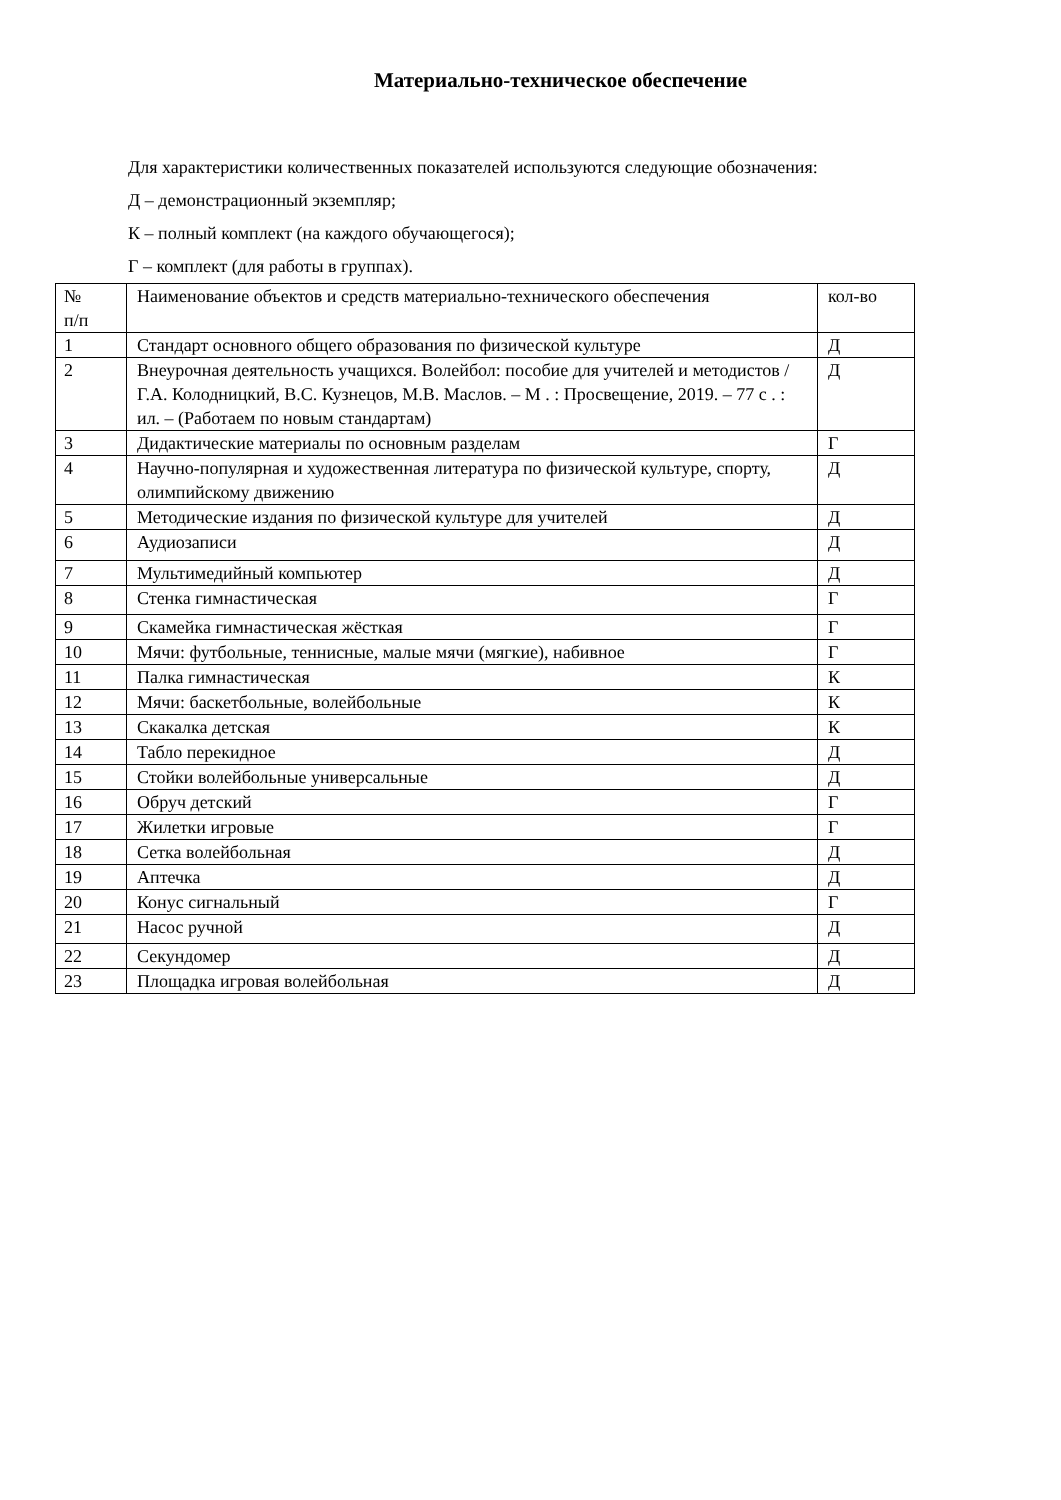Материально-техническое обеспечение
Для характеристики количественных показателей используются следующие обозначения:
Д – демонстрационный экземпляр;
К – полный комплект (на каждого обучающегося);
Г – комплект (для работы в группах).
| № п/п | Наименование объектов и средств материально-технического обеспечения | кол-во |
| 1 | Стандарт основного общего образования по физической культуре | Д |
| 2 | Внеурочная деятельность учащихся. Волейбол: пособие для учителей и методистов / Г.А. Колодницкий, В.С. Кузнецов, М.В. Маслов. – М . : Просвещение, 2019. – 77 с . : ил. – (Работаем по новым стандартам) | Д |
| 3 | Дидактические материалы по основным разделам | Г |
| 4 | Научно-популярная и художественная литература по физической культуре, спорту, олимпийскому движению | Д |
| 5 | Методические издания по физической культуре для учителей | Д |
| 6 | Аудиозаписи | Д |
| 7 | Мультимедийный компьютер | Д |
| 8 | Стенка гимнастическая | Г |
| 9 | Скамейка гимнастическая жёсткая | Г |
| 10 | Мячи: футбольные, теннисные, малые мячи (мягкие), набивное | Г |
| 11 | Палка гимнастическая | К |
| 12 | Мячи: баскетбольные, волейбольные | К |
| 13 | Скакалка детская | К |
| 14 | Табло перекидное | Д |
| 15 | Стойки волейбольные универсальные | Д |
| 16 | Обруч детский | Г |
| 17 | Жилетки игровые | Г |
| 18 | Сетка волейбольная | Д |
| 19 | Аптечка | Д |
| 20 | Конус сигнальный | Г |
| 21 | Насос ручной | Д |
| 22 | Секундомер | Д |
| 23 | Площадка игровая волейбольная | Д |